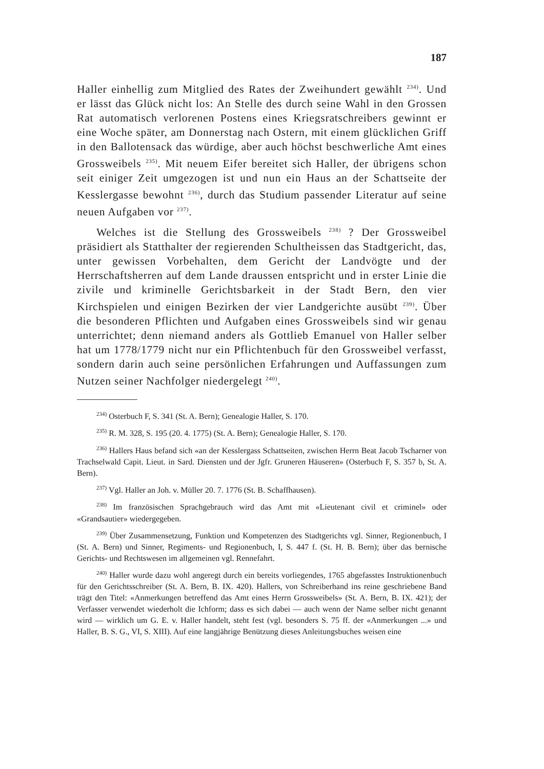187
Haller einhellig zum Mitglied des Rates der Zweihundert gewählt <sup>234)</sup>. Und er lässt das Glück nicht los: An Stelle des durch seine Wahl in den Grossen Rat automatisch verlorenen Postens eines Kriegsratschreibers gewinnt er eine Woche später, am Donnerstag nach Ostern, mit einem glücklichen Griff in den Ballotensack das würdige, aber auch höchst beschwerliche Amt eines Grossweibels <sup>235)</sup>. Mit neuem Eifer bereitet sich Haller, der übrigens schon seit einiger Zeit umgezogen ist und nun ein Haus an der Schattseite der Kesslergasse bewohnt <sup>236)</sup>, durch das Studium passender Literatur auf seine neuen Aufgaben vor <sup>237)</sup>.
Welches ist die Stellung des Grossweibels <sup>238)</sup> ? Der Grossweibel präsidiert als Statthalter der regierenden Schultheissen das Stadtgericht, das, unter gewissen Vorbehalten, dem Gericht der Landvögte und der Herrschaftsherren auf dem Lande draussen entspricht und in erster Linie die zivile und kriminelle Gerichtsbarkeit in der Stadt Bern, den vier Kirchspielen und einigen Bezirken der vier Landgerichte ausübt <sup>239)</sup>. Über die besonderen Pflichten und Aufgaben eines Grossweibels sind wir genau unterrichtet; denn niemand anders als Gottlieb Emanuel von Haller selber hat um 1778/1779 nicht nur ein Pflichtenbuch für den Grossweibel verfasst, sondern darin auch seine persönlichen Erfahrungen und Auffassungen zum Nutzen seiner Nachfolger niedergelegt <sup>240)</sup>.
<sup>234)</sup> Osterbuch F, S. 341 (St. A. Bern); Genealogie Haller, S. 170.
<sup>235)</sup> R. M. 328, S. 195 (20. 4. 1775) (St. A. Bern); Genealogie Haller, S. 170.
<sup>236)</sup> Hallers Haus befand sich «an der Kesslergass Schattseiten, zwischen Herrn Beat Jacob Tscharner von Trachselwald Capit. Lieut. in Sard. Diensten und der Jgfr. Gruneren Häuseren» (Osterbuch F, S. 357 b, St. A. Bern).
<sup>237)</sup> Vgl. Haller an Joh. v. Müller 20. 7. 1776 (St. B. Schaffhausen).
<sup>238)</sup> Im französischen Sprachgebrauch wird das Amt mit «Lieutenant civil et criminel» oder «Grandsautier» wiedergegeben.
<sup>239)</sup> Über Zusammensetzung, Funktion und Kompetenzen des Stadtgerichts vgl. Sinner, Regionenbuch, I (St. A. Bern) und Sinner, Regiments- und Regionenbuch, I, S. 447 f. (St. H. B. Bern); über das bernische Gerichts- und Rechtswesen im allgemeinen vgl. Rennefahrt.
<sup>240)</sup> Haller wurde dazu wohl angeregt durch ein bereits vorliegendes, 1765 abgefasstes Instruktionenbuch für den Gerichtsschreiber (St. A. Bern, B. IX. 420). Hallers, von Schreiberhand ins reine geschriebene Band trägt den Titel: «Anmerkungen betreffend das Amt eines Herrn Grossweibels» (St. A. Bern, B. IX. 421); der Verfasser verwendet wiederholt die Ichform; dass es sich dabei — auch wenn der Name selber nicht genannt wird — wirklich um G. E. v. Haller handelt, steht fest (vgl. besonders S. 75 ff. der «Anmerkungen ...» und Haller, B. S. G., VI, S. XIII). Auf eine langjährige Benützung dieses Anleitungsbuches weisen eine